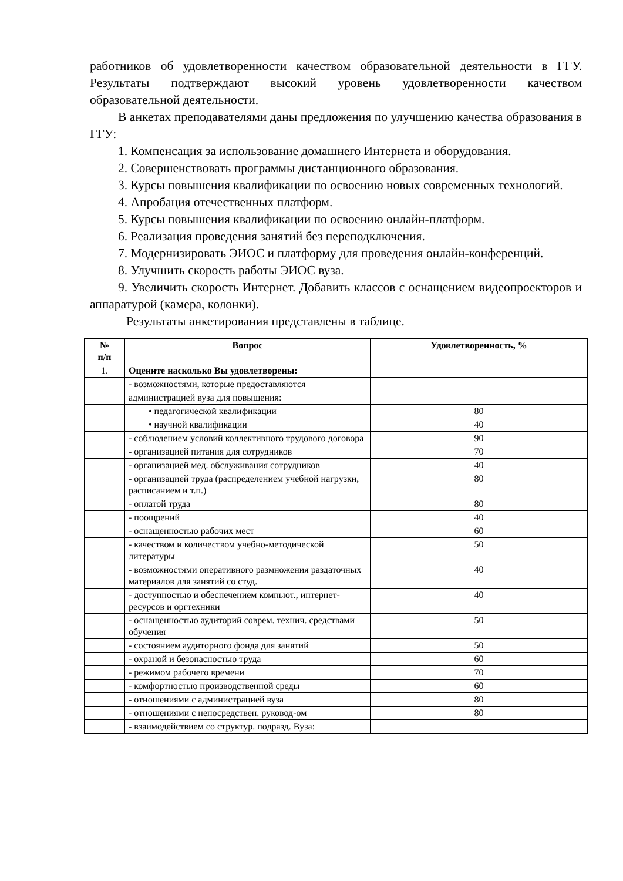работников об удовлетворенности качеством образовательной деятельности в ГГУ. Результаты подтверждают высокий уровень удовлетворенности качеством образовательной деятельности.
В анкетах преподавателями даны предложения по улучшению качества образования в ГГУ:
1. Компенсация за использование домашнего Интернета и оборудования.
2. Совершенствовать программы дистанционного образования.
3. Курсы повышения квалификации по освоению новых современных технологий.
4. Апробация отечественных платформ.
5. Курсы повышения квалификации по освоению онлайн-платформ.
6. Реализация проведения занятий без переподключения.
7. Модернизировать ЭИОС и платформу для проведения онлайн-конференций.
8. Улучшить скорость работы ЭИОС вуза.
9. Увеличить скорость Интернет. Добавить классов с оснащением видеопроекторов и аппаратурой (камера, колонки).
Результаты анкетирования представлены в таблице.
| № п/п | Вопрос | Удовлетворенность, % |
| --- | --- | --- |
| 1. | Оцените насколько Вы удовлетворены: | |
| | - возможностями, которые предоставляются | |
| | администрацией вуза для повышения: | |
| | • педагогической квалификации | 80 |
| | • научной квалификации | 40 |
| | - соблюдением условий коллективного трудового договора | 90 |
| | - организацией питания для сотрудников | 70 |
| | - организацией мед. обслуживания сотрудников | 40 |
| | - организацией труда (распределением учебной нагрузки, расписанием и т.п.) | 80 |
| | - оплатой труда | 80 |
| | - поощрений | 40 |
| | - оснащенностью рабочих мест | 60 |
| | - качеством и количеством учебно-методической литературы | 50 |
| | - возможностями оперативного размножения раздаточных материалов для занятий со студ. | 40 |
| | - доступностью и обеспечением компьют., интернет- ресурсов и оргтехники | 40 |
| | - оснащенностью аудиторий соврем. технич. средствами обучения | 50 |
| | - состоянием аудиторного фонда для занятий | 50 |
| | - охраной и безопасностью труда | 60 |
| | - режимом рабочего времени | 70 |
| | - комфортностью производственной среды | 60 |
| | - отношениями с администрацией вуза | 80 |
| | - отношениями с непосредствен. руковод-ом | 80 |
| | - взаимодействием со структур. подразд. Вуза: | |